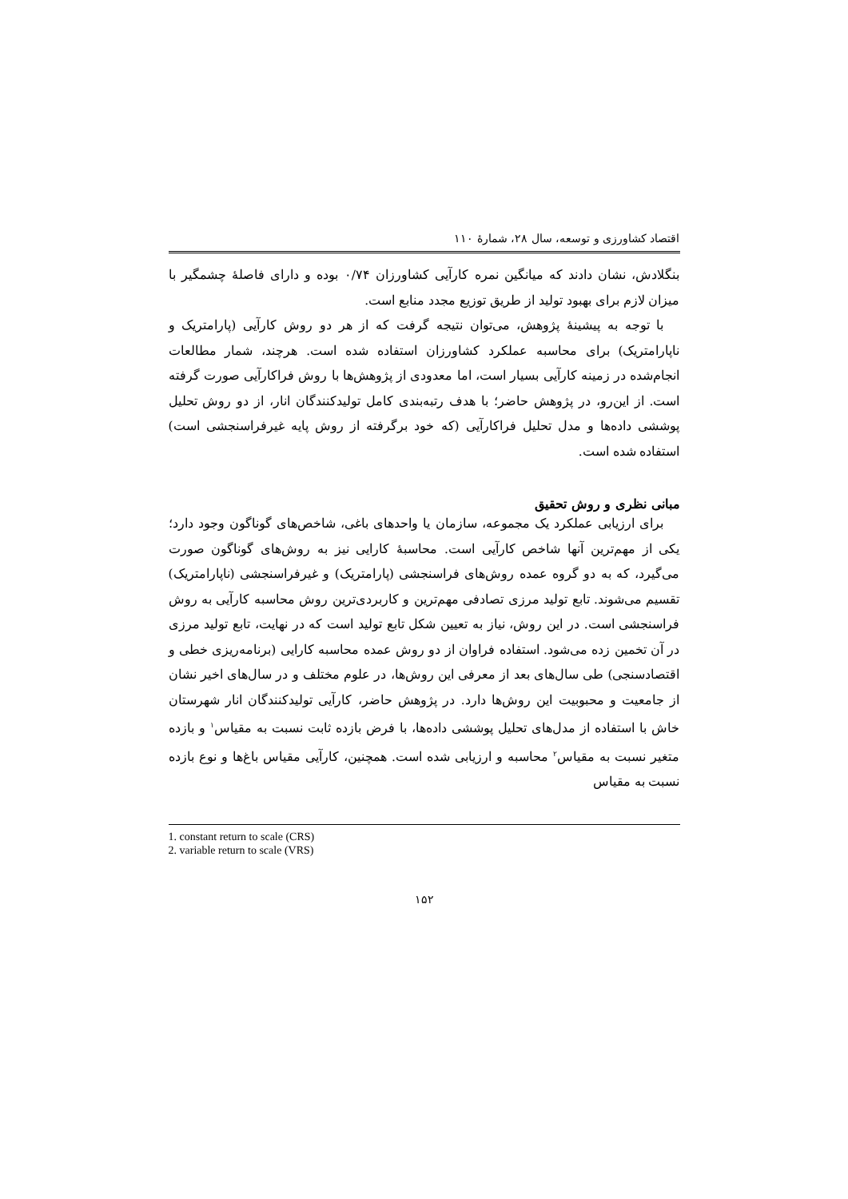اقتصاد کشاورزی و توسعه، سال ۲۸، شمارهٔ ۱۱۰
بنگلادش، نشان دادند که میانگین نمره کارآیی کشاورزان ۰/۷۴ بوده و دارای فاصلهٔ چشمگیر با میزان لازم برای بهبود تولید از طریق توزیع مجدد منابع است.
با توجه به پیشینهٔ پژوهش، می‌توان نتیجه گرفت که از هر دو روش کارآیی (پارامتریک و ناپارامتریک) برای محاسبه عملکرد کشاورزان استفاده شده است. هرچند، شمار مطالعات انجام‌شده در زمینه کارآیی بسیار است، اما معدودی از پژوهش‌ها با روش فراکارآیی صورت گرفته است. از این‌رو، در پژوهش حاضر؛ با هدف رتبه‌بندی کامل تولیدکنندگان انار، از دو روش تحلیل پوششی داده‌ها و مدل تحلیل فراکارآیی (که خود برگرفته از روش پایه غیرفراسنجشی است) استفاده شده است.
مبانی نظری و روش تحقیق
برای ارزیابی عملکرد یک مجموعه، سازمان یا واحدهای باغی، شاخص‌های گوناگون وجود دارد؛ یکی از مهم‌ترین آنها شاخص کارآیی است. محاسبهٔ کارایی نیز به روش‌های گوناگون صورت می‌گیرد، که به دو گروه عمده روش‌های فراسنجشی (پارامتریک) و غیرفراسنجشی (ناپارامتریک) تقسیم می‌شوند. تابع تولید مرزی تصادفی مهم‌ترین و کاربردی‌ترین روش محاسبه کارآیی به روش فراسنجشی است. در این روش، نیاز به تعیین شکل تابع تولید است که در نهایت، تابع تولید مرزی در آن تخمین زده می‌شود. استفاده فراوان از دو روش عمده محاسبه کارایی (برنامه‌ریزی خطی و اقتصادسنجی) طی سال‌های بعد از معرفی این روش‌ها، در علوم مختلف و در سال‌های اخیر نشان از جامعیت و محبوبیت این روش‌ها دارد. در پژوهش حاضر، کارآیی تولیدکنندگان انار شهرستان خاش با استفاده از مدل‌های تحلیل پوششی داده‌ها، با فرض بازده ثابت نسبت به مقیاس<sup>۱</sup> و بازده متغیر نسبت به مقیاس<sup>۲</sup> محاسبه و ارزیابی شده است. همچنین، کارآیی مقیاس باغ‌ها و نوع بازده نسبت به مقیاس
1. constant return to scale (CRS)
2. variable return to scale (VRS)
۱۵۲